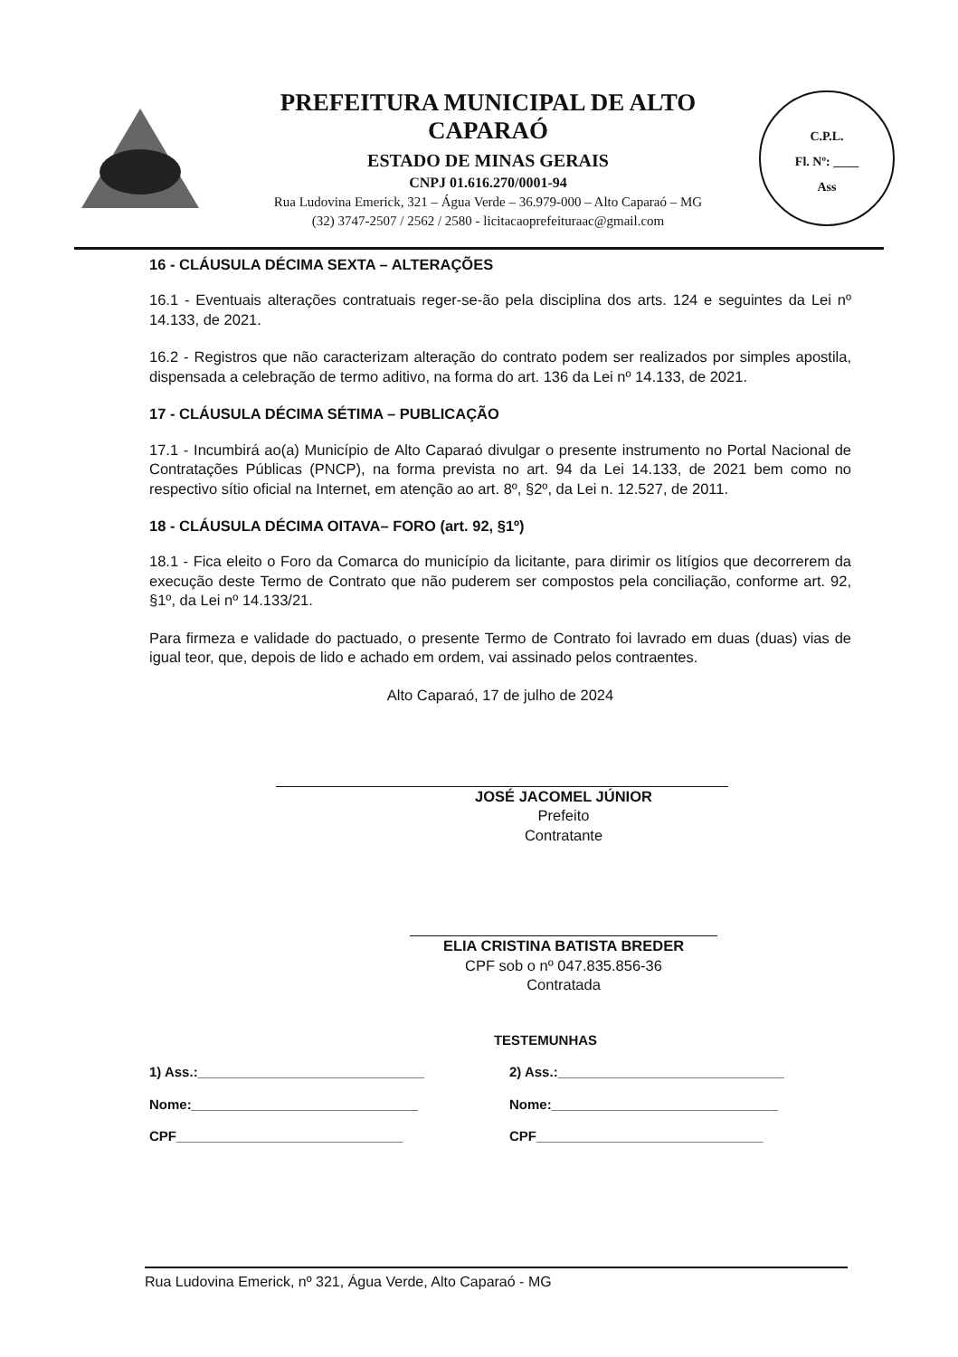PREFEITURA MUNICIPAL DE ALTO CAPARAÓ
ESTADO DE MINAS GERAIS
CNPJ 01.616.270/0001-94
Rua Ludovina Emerick, 321 – Água Verde – 36.979-000 – Alto Caparaó – MG
(32) 3747-2507 / 2562 / 2580 - licitacaoprefeituraac@gmail.com
C.P.L.
Fl. Nº: ____
Ass
16 - CLÁUSULA DÉCIMA SEXTA – ALTERAÇÕES
16.1 - Eventuais alterações contratuais reger-se-ão pela disciplina dos arts. 124 e seguintes da Lei nº 14.133, de 2021.
16.2 - Registros que não caracterizam alteração do contrato podem ser realizados por simples apostila, dispensada a celebração de termo aditivo, na forma do art. 136 da Lei nº 14.133, de 2021.
17 - CLÁUSULA DÉCIMA SÉTIMA – PUBLICAÇÃO
17.1 - Incumbirá ao(a) Município de Alto Caparaó divulgar o presente instrumento no Portal Nacional de Contratações Públicas (PNCP), na forma prevista no art. 94 da Lei 14.133, de 2021 bem como no respectivo sítio oficial na Internet, em atenção ao art. 8º, §2º, da Lei n. 12.527, de 2011.
18 - CLÁUSULA DÉCIMA OITAVA– FORO (art. 92, §1º)
18.1 - Fica eleito o Foro da Comarca do município da licitante, para dirimir os litígios que decorrerem da execução deste Termo de Contrato que não puderem ser compostos pela conciliação, conforme art. 92, §1º, da Lei nº 14.133/21.
Para firmeza e validade do pactuado, o presente Termo de Contrato foi lavrado em duas (duas) vias de igual teor, que, depois de lido e achado em ordem, vai assinado pelos contraentes.
Alto Caparaó, 17 de julho de 2024
JOSÉ JACOMEL JÚNIOR
Prefeito
Contratante
ELIA CRISTINA BATISTA BREDER
CPF sob o nº 047.835.856-36
Contratada
TESTEMUNHAS
1) Ass.:______________________________ 2) Ass.:______________________________
Nome:______________________________ Nome:______________________________
CPF______________________________ CPF______________________________
Rua Ludovina Emerick, nº 321, Água Verde, Alto Caparaó - MG